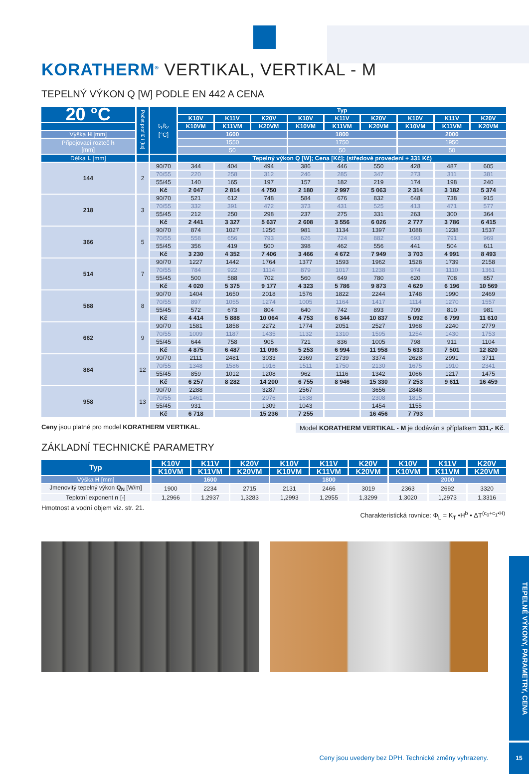KORATHERM<sup>®</sup> VERTIKAL, VERTIKAL - M
TEPELNÝ VÝKON Q [W] PODLE EN 442 A CENA
| 20 °C | Počet profilů i [ks] | t<sub>1</sub>/t<sub>2</sub> [°C] | Typ | | | | | | | | |
| --- | --- | --- | --- | --- | --- | --- | --- | --- | --- | --- | --- |
| | | | K10V | K11V | K20V | K10V | K11V | K20V | K10V | K11V | K20V |
| | | | K10VM | K11VM | K20VM | K10VM | K11VM | K20VM | K10VM | K11VM | K20VM |
| Výška H [mm] | | | 1600 | | | 1800 | | | 2000 | | |
| Připojovací rozteč h [mm] | | | 1550 | | | 1750 | | | 1950 | | |
| | | | 50 | | | 50 | | | 50 | | |
| Délka L [mm] | | | Tepelný výkon Q [W]; Cena [Kč]; (středové provedení + 331 Kč) | | | | | | | | |
| 144 | 2 | 90/70 | 344 | 404 | 494 | 386 | 446 | 550 | 428 | 487 | 605 |
| | | 70/55 | 220 | 258 | 312 | 246 | 285 | 347 | 273 | 311 | 381 |
| | | 55/45 | 140 | 165 | 197 | 157 | 182 | 219 | 174 | 198 | 240 |
| | | Kč | 2 047 | 2 814 | 4 750 | 2 180 | 2 997 | 5 063 | 2 314 | 3 182 | 5 374 |
| 218 | 3 | 90/70 | 521 | 612 | 748 | 584 | 676 | 832 | 648 | 738 | 915 |
| | | 70/55 | 332 | 391 | 472 | 373 | 431 | 525 | 413 | 471 | 577 |
| | | 55/45 | 212 | 250 | 298 | 237 | 275 | 331 | 263 | 300 | 364 |
| | | Kč | 2 441 | 3 327 | 5 637 | 2 608 | 3 556 | 6 026 | 2 777 | 3 786 | 6 415 |
| 366 | 5 | 90/70 | 874 | 1027 | 1256 | 981 | 1134 | 1397 | 1088 | 1238 | 1537 |
| | | 70/55 | 558 | 656 | 793 | 626 | 724 | 882 | 693 | 791 | 969 |
| | | 55/45 | 356 | 419 | 500 | 398 | 462 | 556 | 441 | 504 | 611 |
| | | Kč | 3 230 | 4 352 | 7 406 | 3 466 | 4 672 | 7 949 | 3 703 | 4 991 | 8 493 |
| 514 | 7 | 90/70 | 1227 | 1442 | 1764 | 1377 | 1593 | 1962 | 1528 | 1739 | 2158 |
| | | 70/55 | 784 | 922 | 1114 | 879 | 1017 | 1238 | 974 | 1110 | 1361 |
| | | 55/45 | 500 | 588 | 702 | 560 | 649 | 780 | 620 | 708 | 857 |
| | | Kč | 4 020 | 5 375 | 9 177 | 4 323 | 5 786 | 9 873 | 4 629 | 6 196 | 10 569 |
| 588 | 8 | 90/70 | 1404 | 1650 | 2018 | 1576 | 1822 | 2244 | 1748 | 1990 | 2469 |
| | | 70/55 | 897 | 1055 | 1274 | 1005 | 1164 | 1417 | 1114 | 1270 | 1557 |
| | | 55/45 | 572 | 673 | 804 | 640 | 742 | 893 | 709 | 810 | 981 |
| | | Kč | 4 414 | 5 888 | 10 064 | 4 753 | 6 344 | 10 837 | 5 092 | 6 799 | 11 610 |
| 662 | 9 | 90/70 | 1581 | 1858 | 2272 | 1774 | 2051 | 2527 | 1968 | 2240 | 2779 |
| | | 70/55 | 1009 | 1187 | 1435 | 1132 | 1310 | 1595 | 1254 | 1430 | 1753 |
| | | 55/45 | 644 | 758 | 905 | 721 | 836 | 1005 | 798 | 911 | 1104 |
| | | Kč | 4 875 | 6 487 | 11 096 | 5 253 | 6 994 | 11 958 | 5 633 | 7 501 | 12 820 |
| 884 | 12 | 90/70 | 2111 | 2481 | 3033 | 2369 | 2739 | 3374 | 2628 | 2991 | 3711 |
| | | 70/55 | 1348 | 1586 | 1916 | 1511 | 1750 | 2130 | 1675 | 1910 | 2341 |
| | | 55/45 | 859 | 1012 | 1208 | 962 | 1116 | 1342 | 1066 | 1217 | 1475 |
| | | Kč | 6 257 | 8 282 | 14 200 | 6 755 | 8 946 | 15 330 | 7 253 | 9 611 | 16 459 |
| 958 | 13 | 90/70 | 2288 | | 3287 | 2567 | | 3656 | 2848 | | |
| | | 70/55 | 1461 | | 2076 | 1638 | | 2308 | 1815 | | |
| | | 55/45 | 931 | | 1309 | 1043 | | 1454 | 1155 | | |
| | | Kč | 6 718 | | 15 236 | 7 255 | | 16 456 | 7 793 | | |
Ceny jsou platné pro model KORATHERM VERTIKAL. Model KORATHERM VERTIKAL - M je dodáván s příplatkem 331,- Kč.
ZÁKLADNÍ TECHNICKÉ PARAMETRY
| Typ | K10V | K11V | K20V | K10V | K11V | K20V | K10V | K11V | K20V |
| --- | --- | --- | --- | --- | --- | --- | --- | --- | --- |
| | K10VM | K11VM | K20VM | K10VM | K11VM | K20VM | K10VM | K11VM | K20VM |
| Výška H [mm] | 1600 | | | 1800 | | | 2000 | | |
| Jmenovitý tepelný výkon Q<sub>N</sub> [W/m] | 1900 | 2234 | 2715 | 2131 | 2466 | 3019 | 2363 | 2692 | 3320 |
| Teplotní exponent n [-] | 1,2966 | 1,2937 | 1,3283 | 1,2993 | 1,2955 | 1,3299 | 1,3020 | 1,2973 | 1,3316 |
Hmotnost a vodní objem viz. str. 21. Charakteristická rovnice: Φ<sub>L</sub> = K<sub>T</sub> •H<sup>b</sup> • ΔT<sup>(c<sub>0</sub>+c<sub>1</sub>•H)</sup>
TEPELNÉ VÝKONY, PARAMETRY, CENA
Ceny jsou uvedeny bez DPH. Technické změny vyhrazeny.
15